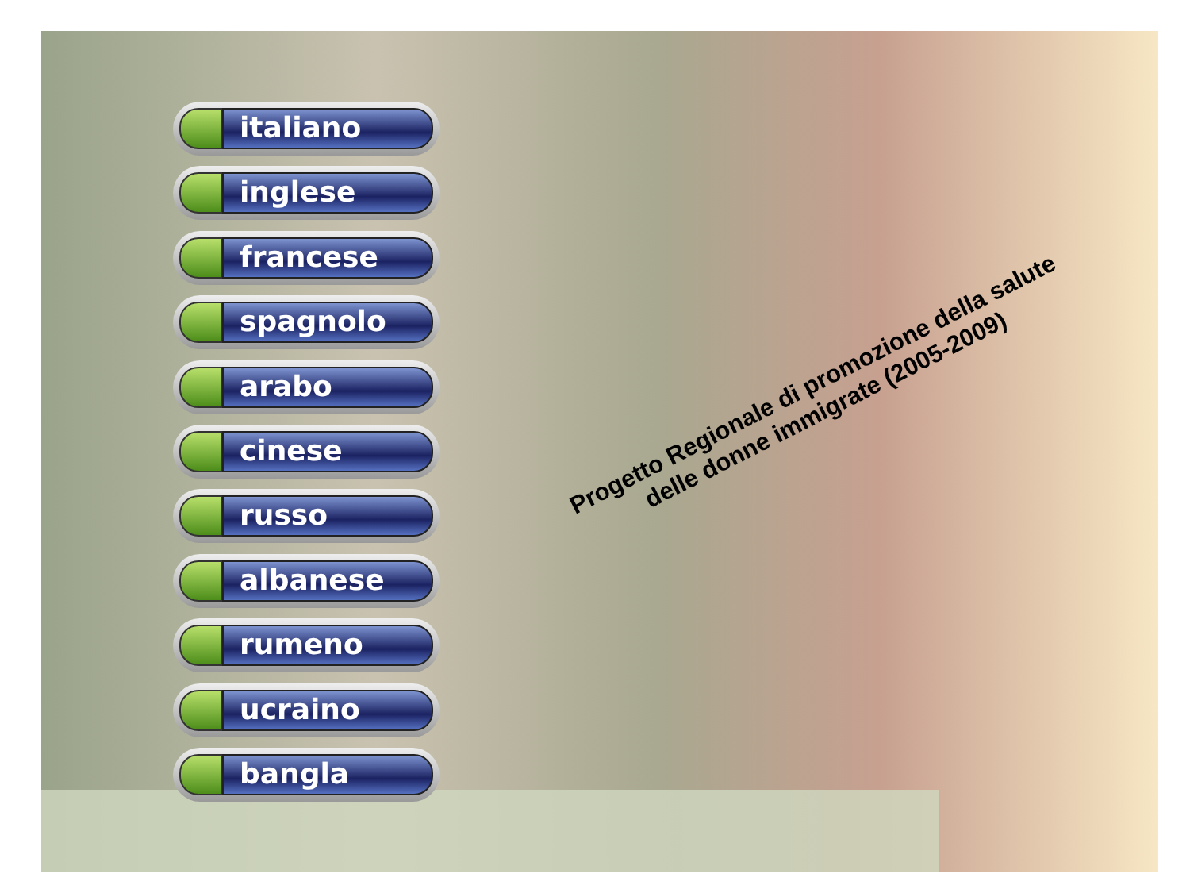italiano
inglese
francese
spagnolo
arabo
cinese
russo
albanese
rumeno
ucraino
bangla
Progetto Regionale di promozione della salute
delle donne immigrate (2005-2009)